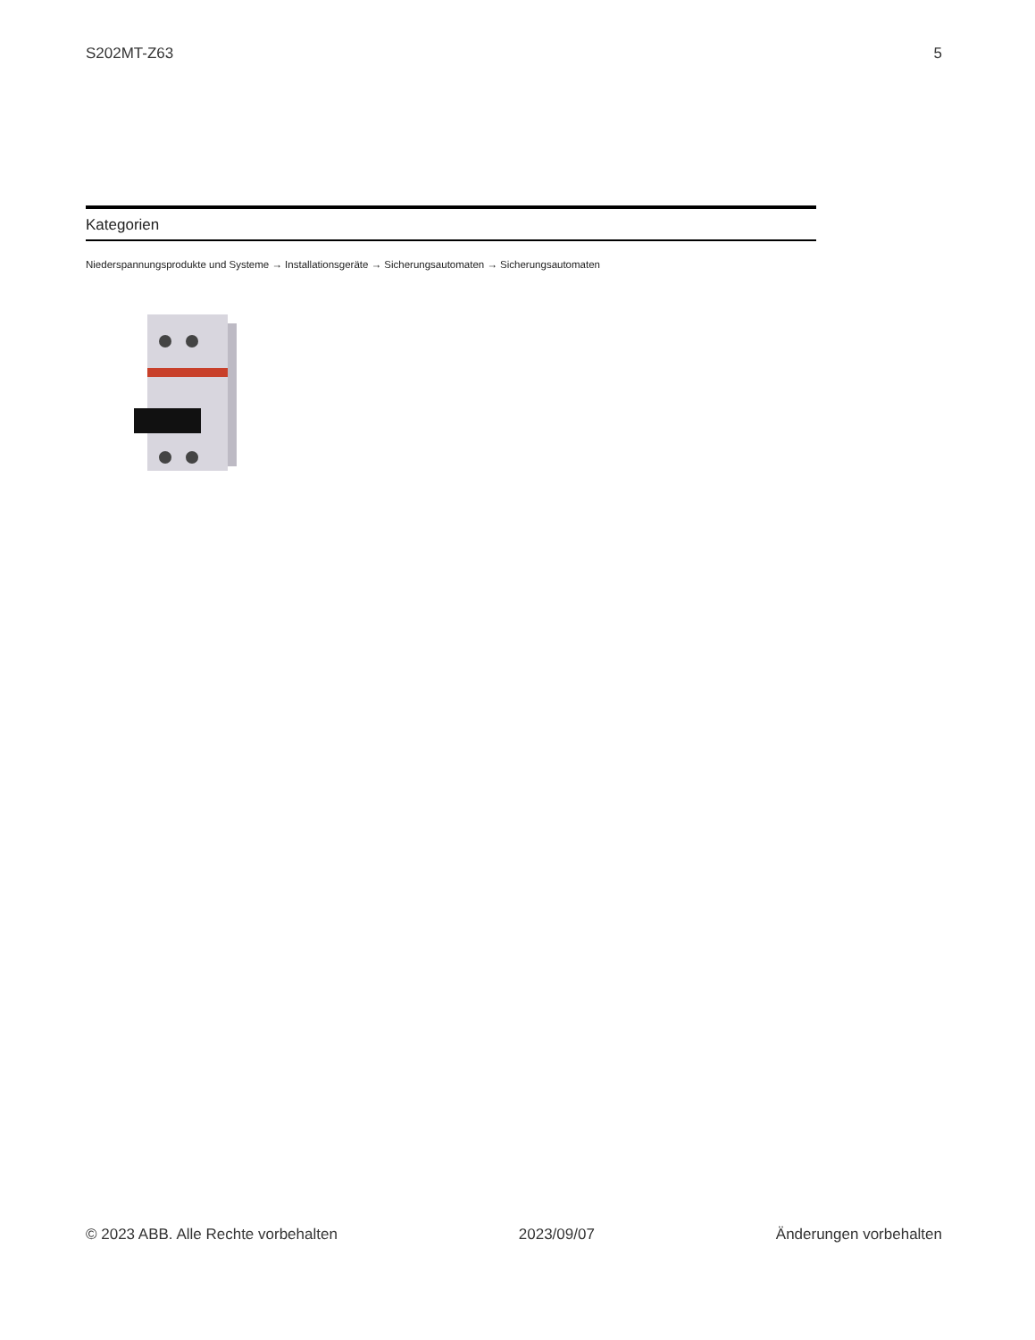S202MT-Z63 5
Kategorien
Niederspannungsprodukte und Systeme → Installationsgeräte → Sicherungsautomaten → Sicherungsautomaten
© 2023 ABB. Alle Rechte vorbehalten 2023/09/07 Änderungen vorbehalten